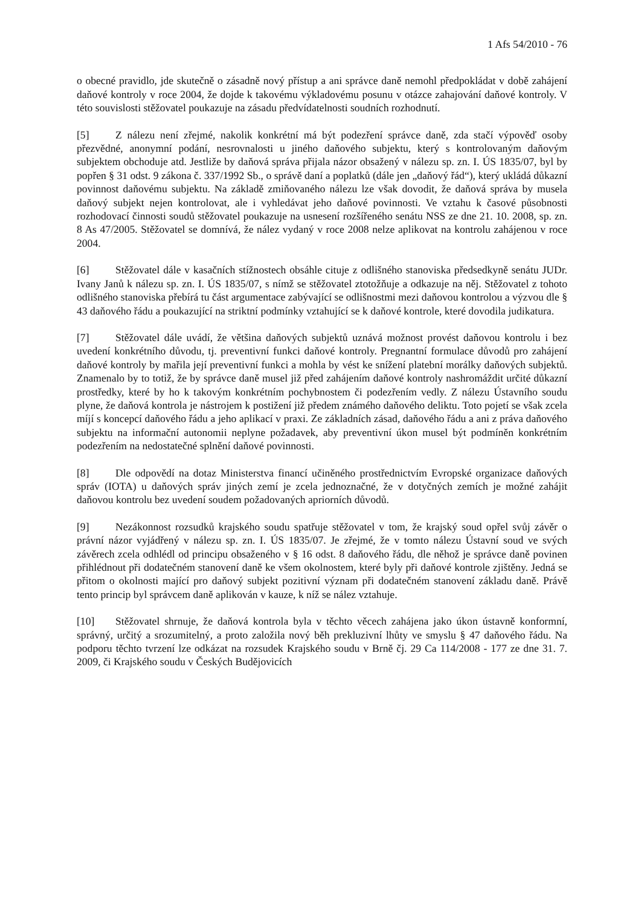1 Afs 54/2010 - 76
o obecné pravidlo, jde skutečně o zásadně nový přístup a ani správce daně nemohl předpokládat v době zahájení daňové kontroly v roce 2004, že dojde k takovému výkladovému posunu v otázce zahajování daňové kontroly. V této souvislosti stěžovatel poukazuje na zásadu předvídatelnosti soudních rozhodnutí.
[5] Z nálezu není zřejmé, nakolik konkrétní má být podezření správce daně, zda stačí výpověď osoby přezvědné, anonymní podání, nesrovnalosti u jiného daňového subjektu, který s kontrolovaným daňovým subjektem obchoduje atd. Jestliže by daňová správa přijala názor obsažený v nálezu sp. zn. I. ÚS 1835/07, byl by popřen § 31 odst. 9 zákona č. 337/1992 Sb., o správě daní a poplatků (dále jen „daňový řád“), který ukládá důkazní povinnost daňovému subjektu. Na základě zmiňovaného nálezu lze však dovodit, že daňová správa by musela daňový subjekt nejen kontrolovat, ale i vyhledávat jeho daňové povinnosti. Ve vztahu k časové působnosti rozhodovací činnosti soudů stěžovatel poukazuje na usnesení rozšířeného senátu NSS ze dne 21. 10. 2008, sp. zn. 8 As 47/2005. Stěžovatel se domnívá, že nález vydaný v roce 2008 nelze aplikovat na kontrolu zahájenou v roce 2004.
[6] Stěžovatel dále v kasačních stížnostech obsáhle cituje z odlišného stanoviska předsedkyně senátu JUDr. Ivany Janů k nálezu sp. zn. I. ÚS 1835/07, s nímž se stěžovatel ztotožňuje a odkazuje na něj. Stěžovatel z tohoto odlišného stanoviska přebírá tu část argumentace zabývající se odlišnostmi mezi daňovou kontrolou a výzvou dle § 43 daňového řádu a poukazující na striktní podmínky vztahující se k daňové kontrole, které dovodila judikatura.
[7] Stěžovatel dále uvádí, že většina daňových subjektů uznává možnost provést daňovou kontrolu i bez uvedení konkrétního důvodu, tj. preventivní funkci daňové kontroly. Pregnantní formulace důvodů pro zahájení daňové kontroly by mařila její preventivní funkci a mohla by vést ke snížení platební morálky daňových subjektů. Znamenalo by to totiž, že by správce daně musel již před zahájením daňové kontroly nashromáždit určité důkazní prostředky, které by ho k takovým konkrétním pochybnostem či podezřením vedly. Z nálezu Ústavního soudu plyne, že daňová kontrola je nástrojem k postižení již předem známého daňového deliktu. Toto pojetí se však zcela míjí s koncepcí daňového řádu a jeho aplikací v praxi. Ze základních zásad, daňového řádu a ani z práva daňového subjektu na informační autonomii neplyne požadavek, aby preventivní úkon musel být podmíněn konkrétním podezřením na nedostatečné splnění daňové povinnosti.
[8] Dle odpovědí na dotaz Ministerstva financí učiněného prostřednictvím Evropské organizace daňových správ (IOTA) u daňových správ jiných zemí je zcela jednoznačné, že v dotyčných zemích je možné zahájit daňovou kontrolu bez uvedení soudem požadovaných apriorních důvodů.
[9] Nezákonnost rozsudků krajského soudu spatřuje stěžovatel v tom, že krajský soud opřel svůj závěr o právní názor vyjádřený v nálezu sp. zn. I. ÚS 1835/07. Je zřejmé, že v tomto nálezu Ústavní soud ve svých závěrech zcela odhlédl od principu obsaženého v § 16 odst. 8 daňového řádu, dle něhož je správce daně povinen přihlédnout při dodatečném stanovení daně ke všem okolnostem, které byly při daňové kontrole zjištěny. Jedná se přitom o okolnosti mající pro daňový subjekt pozitivní význam při dodatečném stanovení základu daně. Právě tento princip byl správcem daně aplikován v kauze, k níž se nález vztahuje.
[10] Stěžovatel shrnuje, že daňová kontrola byla v těchto věcech zahájena jako úkon ústavně konformní, správný, určitý a srozumitelný, a proto založila nový běh prekluzivní lhůty ve smyslu § 47 daňového řádu. Na podporu těchto tvrzení lze odkázat na rozsudek Krajského soudu v Brně čj. 29 Ca 114/2008 - 177 ze dne 31. 7. 2009, či Krajského soudu v Českých Budějovicích